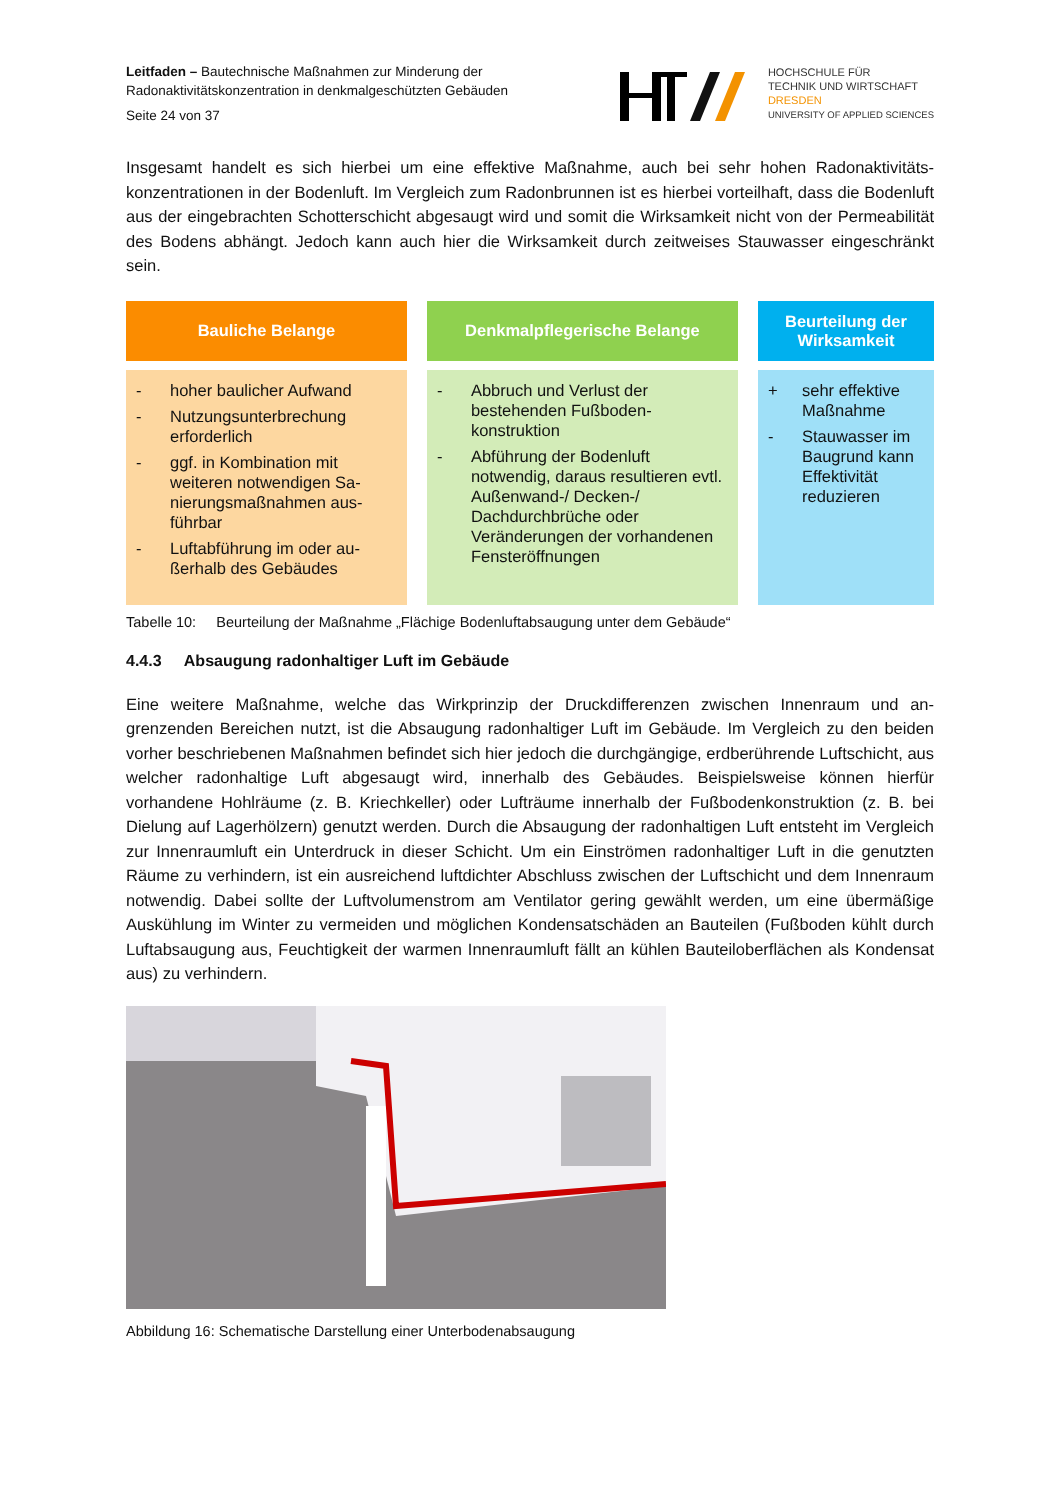Leitfaden – Bautechnische Maßnahmen zur Minderung der
Radonaktivitätskonzentration in denkmalgeschützten Gebäuden
Seite 24 von 37
HOCHSCHULE FÜR
TECHNIK UND WIRTSCHAFT
DRESDEN
UNIVERSITY OF APPLIED SCIENCES
Insgesamt handelt es sich hierbei um eine effektive Maßnahme, auch bei sehr hohen Radonaktivitäts­konzentrationen in der Bodenluft. Im Vergleich zum Radonbrunnen ist es hierbei vorteilhaft, dass die Bodenluft aus der eingebrachten Schotterschicht abgesaugt wird und somit die Wirksamkeit nicht von der Permeabilität des Bodens abhängt. Jedoch kann auch hier die Wirksamkeit durch zeitweises Stau­wasser eingeschränkt sein.
| Bauliche Belange | Denkmalpflegerische Belange | Beurteilung der Wirksamkeit |
| --- | --- | --- |
| - hoher baulicher Aufwand - Nutzungsunterbrechung erforderlich - ggf. in Kombination mit weiteren notwendigen Sa­nierungsmaßnahmen aus­führbar - Luftabführung im oder au­ßerhalb des Gebäudes | - Abbruch und Verlust der bestehenden Fußboden­konstruktion - Abführung der Bodenluft notwendig, daraus resul­tieren evtl. Außenwand-/ Decken-/ Dachdurchbrü­che oder Veränderungen der vorhandenen Fenster­öffnungen | + sehr effektive Maßnahme - Stauwasser im Baugrund kann Effektivität reduzie­ren |
Tabelle 10: Beurteilung der Maßnahme „Flächige Bodenluftabsaugung unter dem Gebäude“
4.4.3 Absaugung radonhaltiger Luft im Gebäude
Eine weitere Maßnahme, welche das Wirkprinzip der Druckdifferenzen zwischen Innenraum und an­grenzenden Bereichen nutzt, ist die Absaugung radonhaltiger Luft im Gebäude. Im Vergleich zu den beiden vorher beschriebenen Maßnahmen befindet sich hier jedoch die durchgängige, erdberührende Luftschicht, aus welcher radonhaltige Luft abgesaugt wird, innerhalb des Gebäudes. Beispielsweise können hierfür vorhandene Hohlräume (z. B. Kriechkeller) oder Lufträume innerhalb der Fußbodenkon­struktion (z. B. bei Dielung auf Lagerhölzern) genutzt werden. Durch die Absaugung der radonhaltigen Luft entsteht im Vergleich zur Innenraumluft ein Unterdruck in dieser Schicht. Um ein Einströmen ra­donhaltiger Luft in die genutzten Räume zu verhindern, ist ein ausreichend luftdichter Abschluss zwi­schen der Luftschicht und dem Innenraum notwendig. Dabei sollte der Luftvolumenstrom am Ventilator gering gewählt werden, um eine übermäßige Auskühlung im Winter zu vermeiden und möglichen Kon­densatschäden an Bauteilen (Fußboden kühlt durch Luftabsaugung aus, Feuchtigkeit der warmen In­nenraumluft fällt an kühlen Bauteiloberflächen als Kondensat aus) zu verhindern.
Abbildung 16: Schematische Darstellung einer Unterbodenabsaugung